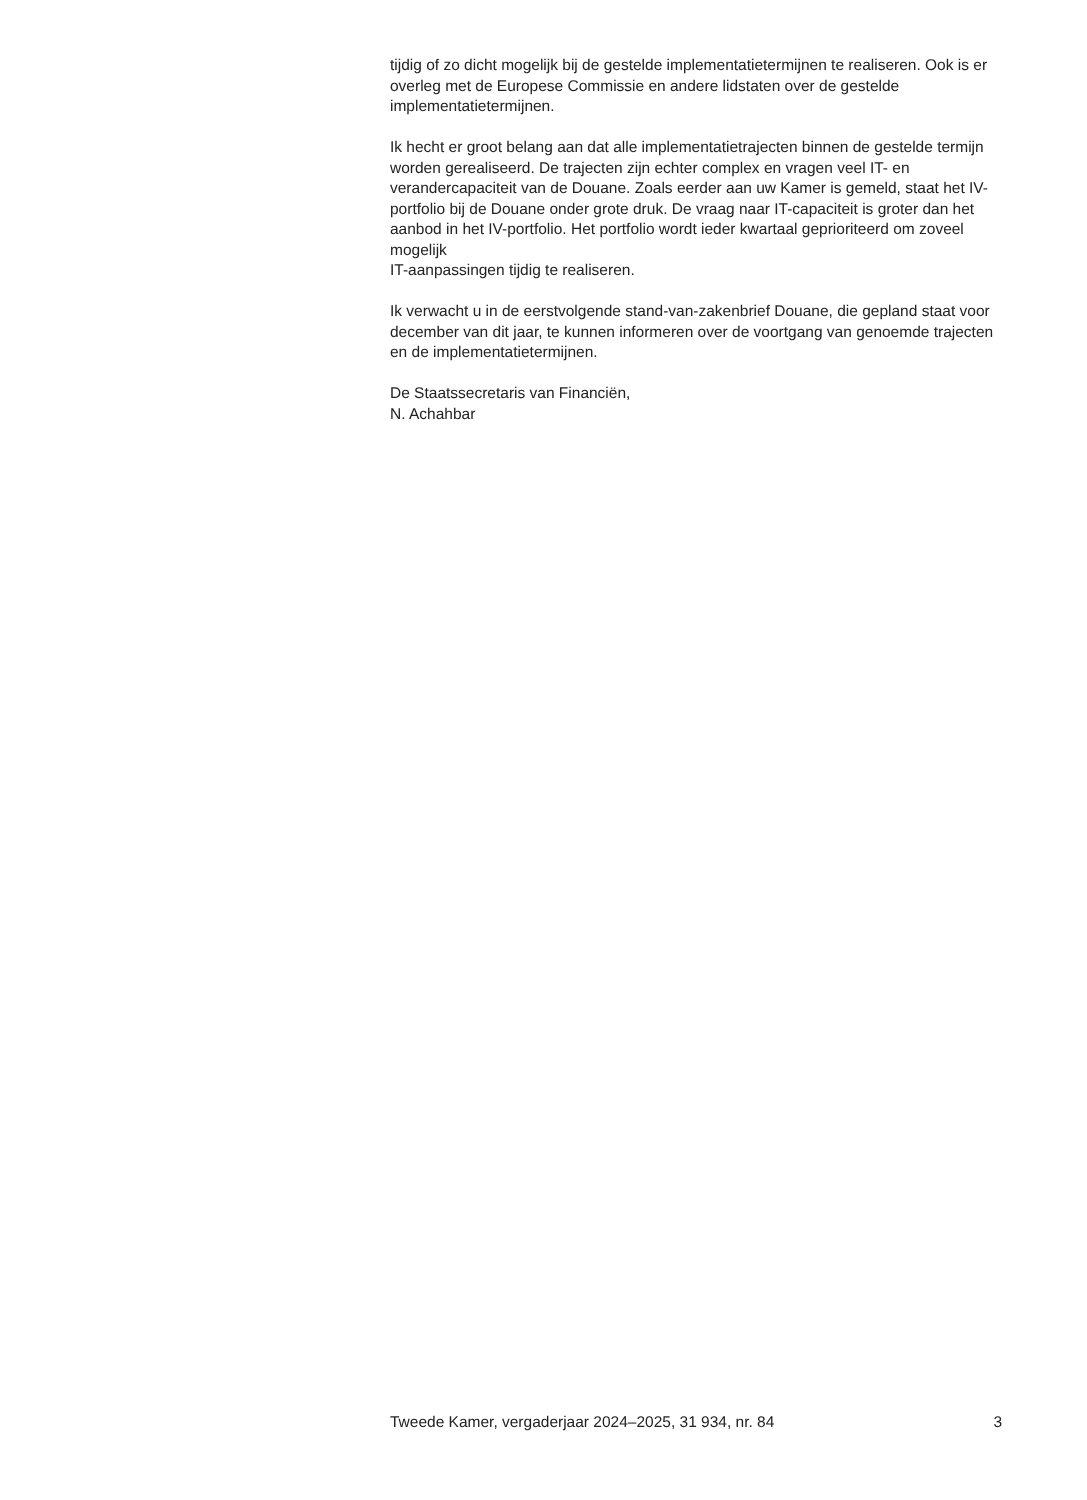tijdig of zo dicht mogelijk bij de gestelde implementatietermijnen te realiseren. Ook is er overleg met de Europese Commissie en andere lidstaten over de gestelde implementatietermijnen.
Ik hecht er groot belang aan dat alle implementatietrajecten binnen de gestelde termijn worden gerealiseerd. De trajecten zijn echter complex en vragen veel IT- en verandercapaciteit van de Douane. Zoals eerder aan uw Kamer is gemeld, staat het IV-portfolio bij de Douane onder grote druk. De vraag naar IT-capaciteit is groter dan het aanbod in het IV-portfolio. Het portfolio wordt ieder kwartaal geprioriteerd om zoveel mogelijk
IT-aanpassingen tijdig te realiseren.
Ik verwacht u in de eerstvolgende stand-van-zakenbrief Douane, die gepland staat voor december van dit jaar, te kunnen informeren over de voortgang van genoemde trajecten en de implementatietermijnen.
De Staatssecretaris van Financiën,
N. Achahbar
Tweede Kamer, vergaderjaar 2024–2025, 31 934, nr. 84 3